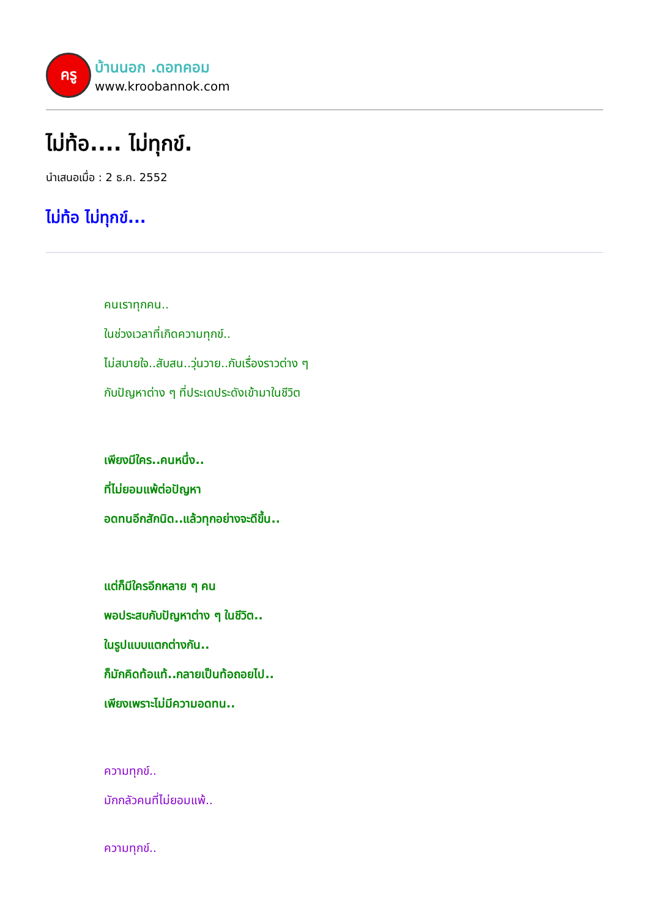ครู
บ้านนอก .ดอทคอม
www.kroobannok.com
ไม่ท้อ.... ไม่ทุกข์.
นำเสนอเมื่อ : 2 ธ.ค. 2552
ไม่ท้อ ไม่ทุกข์...
คนเราทุกคน..
ในช่วงเวลาที่เกิดความทุกข์..
ไม่สบายใจ..สับสน..วุ่นวาย..กับเรื่องราวต่าง ๆ
กับปัญหาต่าง ๆ ที่ประเดประดังเข้ามาในชีวิต
เพียงมีใคร..คนหนึ่ง..
ที่ไม่ยอมแพ้ต่อปัญหา
อดทนอีกสักนิด..แล้วทุกอย่างจะดีขึ้น..
แต่ก็มีใครอีกหลาย ๆ คน
พอประสบกับปัญหาต่าง ๆ ในชีวิต..
ในรูปแบบแตกต่างกัน..
ก็มักคิดท้อแท้..กลายเป็นท้อถอยไป..
เพียงเพราะไม่มีความอดทน..
ความทุกข์..
มักกลัวคนที่ไม่ยอมแพ้..
ความทุกข์..